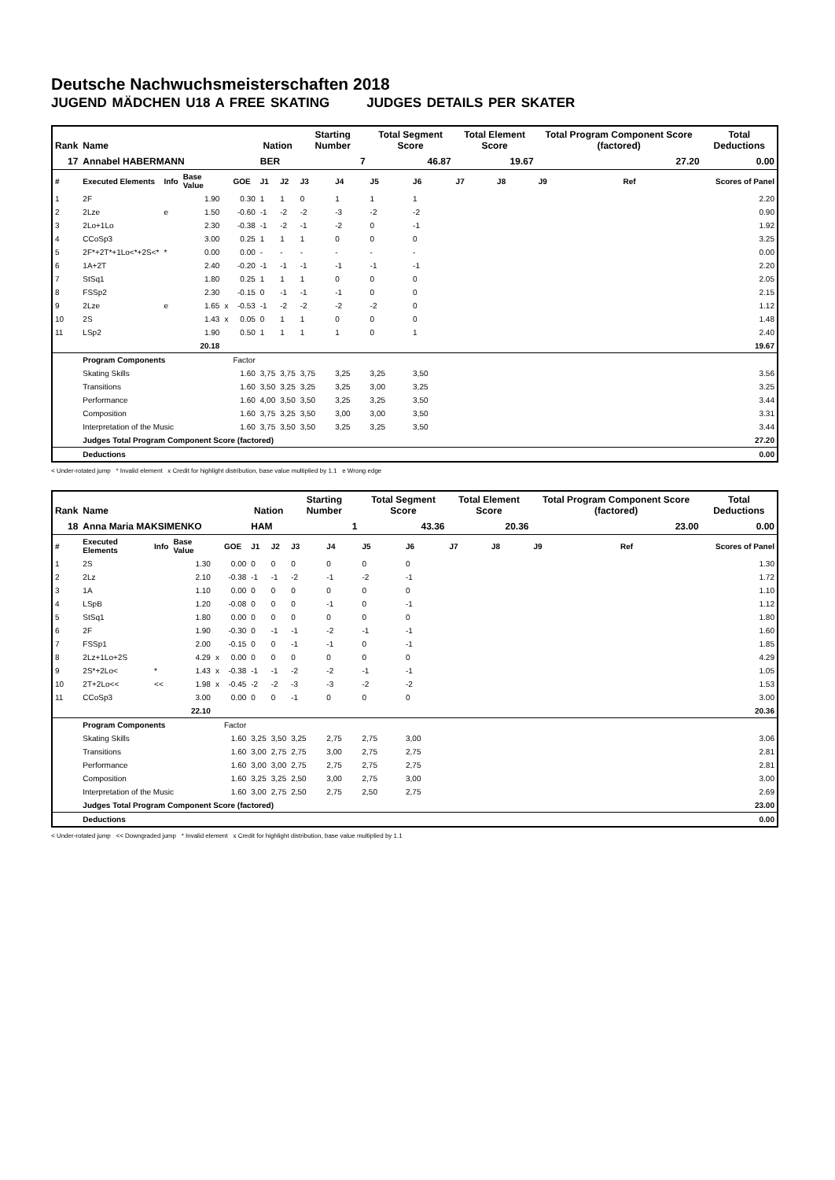Deutsche Nachwuchsmeisterschaften 2018
JUGEND MÄDCHEN U18 A FREE SKATING JUDGES DETAILS PER SKATER
| Rank | Name | | | | | Nation | | Starting Number | | Total Segment Score | | Total Element Score | | Total Program Component Score (factored) | | | Total Deductions |
| --- | --- | --- | --- | --- | --- | --- | --- | --- | --- | --- | --- | --- | --- | --- | --- | --- | --- |
| 17 | Annabel HABERMANN | | | | | BER | | 7 | | 46.87 | | 19.67 | | 27.20 | | | 0.00 |
| # | Executed Elements | Info | Base Value | | GOE | J1 | J2 | J3 | J4 | J5 | J6 | J7 | J8 | J9 | | Ref | Scores of Panel |
| 1 | 2F | | 1.90 | | 0.30 | 1 | 1 | 0 | 1 | 1 | 1 | | | | | | 2.20 |
| 2 | 2Lze | e | 1.50 | | -0.60 | -1 | -2 | -2 | -3 | -2 | -2 | | | | | | 0.90 |
| 3 | 2Lo+1Lo | | 2.30 | | -0.38 | -1 | -2 | -1 | -2 | 0 | -1 | | | | | | 1.92 |
| 4 | CCoSp3 | | 3.00 | | 0.25 | 1 | 1 | 1 | 0 | 0 | 0 | | | | | | 3.25 |
| 5 | 2F*+2T*+1Lo<*+2S<* | * | 0.00 | | 0.00 | - | - | - | - | - | - | | | | | | 0.00 |
| 6 | 1A+2T | | 2.40 | | -0.20 | -1 | -1 | -1 | -1 | -1 | -1 | | | | | | 2.20 |
| 7 | StSq1 | | 1.80 | | 0.25 | 1 | 1 | 1 | 0 | 0 | 0 | | | | | | 2.05 |
| 8 | FSSp2 | | 2.30 | | -0.15 | 0 | -1 | -1 | -1 | 0 | 0 | | | | | | 2.15 |
| 9 | 2Lze | e | 1.65 | x | -0.53 | -1 | -2 | -2 | -2 | -2 | 0 | | | | | | 1.12 |
| 10 | 2S | | 1.43 | x | 0.05 | 0 | 1 | 1 | 0 | 0 | 0 | | | | | | 1.48 |
| 11 | LSp2 | | 1.90 | | 0.50 | 1 | 1 | 1 | 1 | 0 | 1 | | | | | | 2.40 |
| | | | 20.18 | | | | | | | | | | | | | | 19.67 |
| | Program Components | | | | Factor | | | | | | | | | | | | |
| | Skating Skills | | | | 1.60 | 3,75 | 3,75 | 3,75 | 3,25 | 3,25 | 3,50 | | | | | | 3.56 |
| | Transitions | | | | 1.60 | 3,50 | 3,25 | 3,25 | 3,25 | 3,00 | 3,25 | | | | | | 3.25 |
| | Performance | | | | 1.60 | 4,00 | 3,50 | 3,50 | 3,25 | 3,25 | 3,50 | | | | | | 3.44 |
| | Composition | | | | 1.60 | 3,75 | 3,25 | 3,50 | 3,00 | 3,00 | 3,50 | | | | | | 3.31 |
| | Interpretation of the Music | | | | 1.60 | 3,75 | 3,50 | 3,50 | 3,25 | 3,25 | 3,50 | | | | | | 3.44 |
| | Judges Total Program Component Score (factored) | | | | | | | | | | | | | | | | 27.20 |
| | Deductions | | | | | | | | | | | | | | | | 0.00 |
< Under-rotated jump * Invalid element x Credit for highlight distribution, base value multiplied by 1.1 e Wrong edge
| Rank | Name | | | | | Nation | | Starting Number | | Total Segment Score | | Total Element Score | | Total Program Component Score (factored) | | | Total Deductions |
| --- | --- | --- | --- | --- | --- | --- | --- | --- | --- | --- | --- | --- | --- | --- | --- | --- | --- |
| 18 | Anna Maria MAKSIMENKO | | | | | HAM | | 1 | | 43.36 | | 20.36 | | 23.00 | | | 0.00 |
| # | Executed Elements | Info | Base Value | | GOE | J1 | J2 | J3 | J4 | J5 | J6 | J7 | J8 | J9 | | Ref | Scores of Panel |
| 1 | 2S | | 1.30 | | 0.00 | 0 | 0 | 0 | 0 | 0 | 0 | | | | | | 1.30 |
| 2 | 2Lz | | 2.10 | | -0.38 | -1 | -1 | -2 | -1 | -2 | -1 | | | | | | 1.72 |
| 3 | 1A | | 1.10 | | 0.00 | 0 | 0 | 0 | 0 | 0 | 0 | | | | | | 1.10 |
| 4 | LSpB | | 1.20 | | -0.08 | 0 | 0 | 0 | -1 | 0 | -1 | | | | | | 1.12 |
| 5 | StSq1 | | 1.80 | | 0.00 | 0 | 0 | 0 | 0 | 0 | 0 | | | | | | 1.80 |
| 6 | 2F | | 1.90 | | -0.30 | 0 | -1 | -1 | -2 | -1 | -1 | | | | | | 1.60 |
| 7 | FSSp1 | | 2.00 | | -0.15 | 0 | 0 | -1 | -1 | 0 | -1 | | | | | | 1.85 |
| 8 | 2Lz+1Lo+2S | | 4.29 | x | 0.00 | 0 | 0 | 0 | 0 | 0 | 0 | | | | | | 4.29 |
| 9 | 2S*+2Lo< | * | 1.43 | x | -0.38 | -1 | -1 | -2 | -2 | -1 | -1 | | | | | | 1.05 |
| 10 | 2T+2Lo<< | << | 1.98 | x | -0.45 | -2 | -2 | -3 | -3 | -2 | -2 | | | | | | 1.53 |
| 11 | CCoSp3 | | 3.00 | | 0.00 | 0 | 0 | -1 | 0 | 0 | 0 | | | | | | 3.00 |
| | | | 22.10 | | | | | | | | | | | | | | 20.36 |
| | Program Components | | | | Factor | | | | | | | | | | | | |
| | Skating Skills | | | | 1.60 | 3,25 | 3,50 | 3,25 | 2,75 | 2,75 | 3,00 | | | | | | 3.06 |
| | Transitions | | | | 1.60 | 3,00 | 2,75 | 2,75 | 3,00 | 2,75 | 2,75 | | | | | | 2.81 |
| | Performance | | | | 1.60 | 3,00 | 3,00 | 2,75 | 2,75 | 2,75 | 2,75 | | | | | | 2.81 |
| | Composition | | | | 1.60 | 3,25 | 3,25 | 2,50 | 3,00 | 2,75 | 3,00 | | | | | | 3.00 |
| | Interpretation of the Music | | | | 1.60 | 3,00 | 2,75 | 2,50 | 2,75 | 2,50 | 2,75 | | | | | | 2.69 |
| | Judges Total Program Component Score (factored) | | | | | | | | | | | | | | | | 23.00 |
| | Deductions | | | | | | | | | | | | | | | | 0.00 |
< Under-rotated jump << Downgraded jump * Invalid element x Credit for highlight distribution, base value multiplied by 1.1